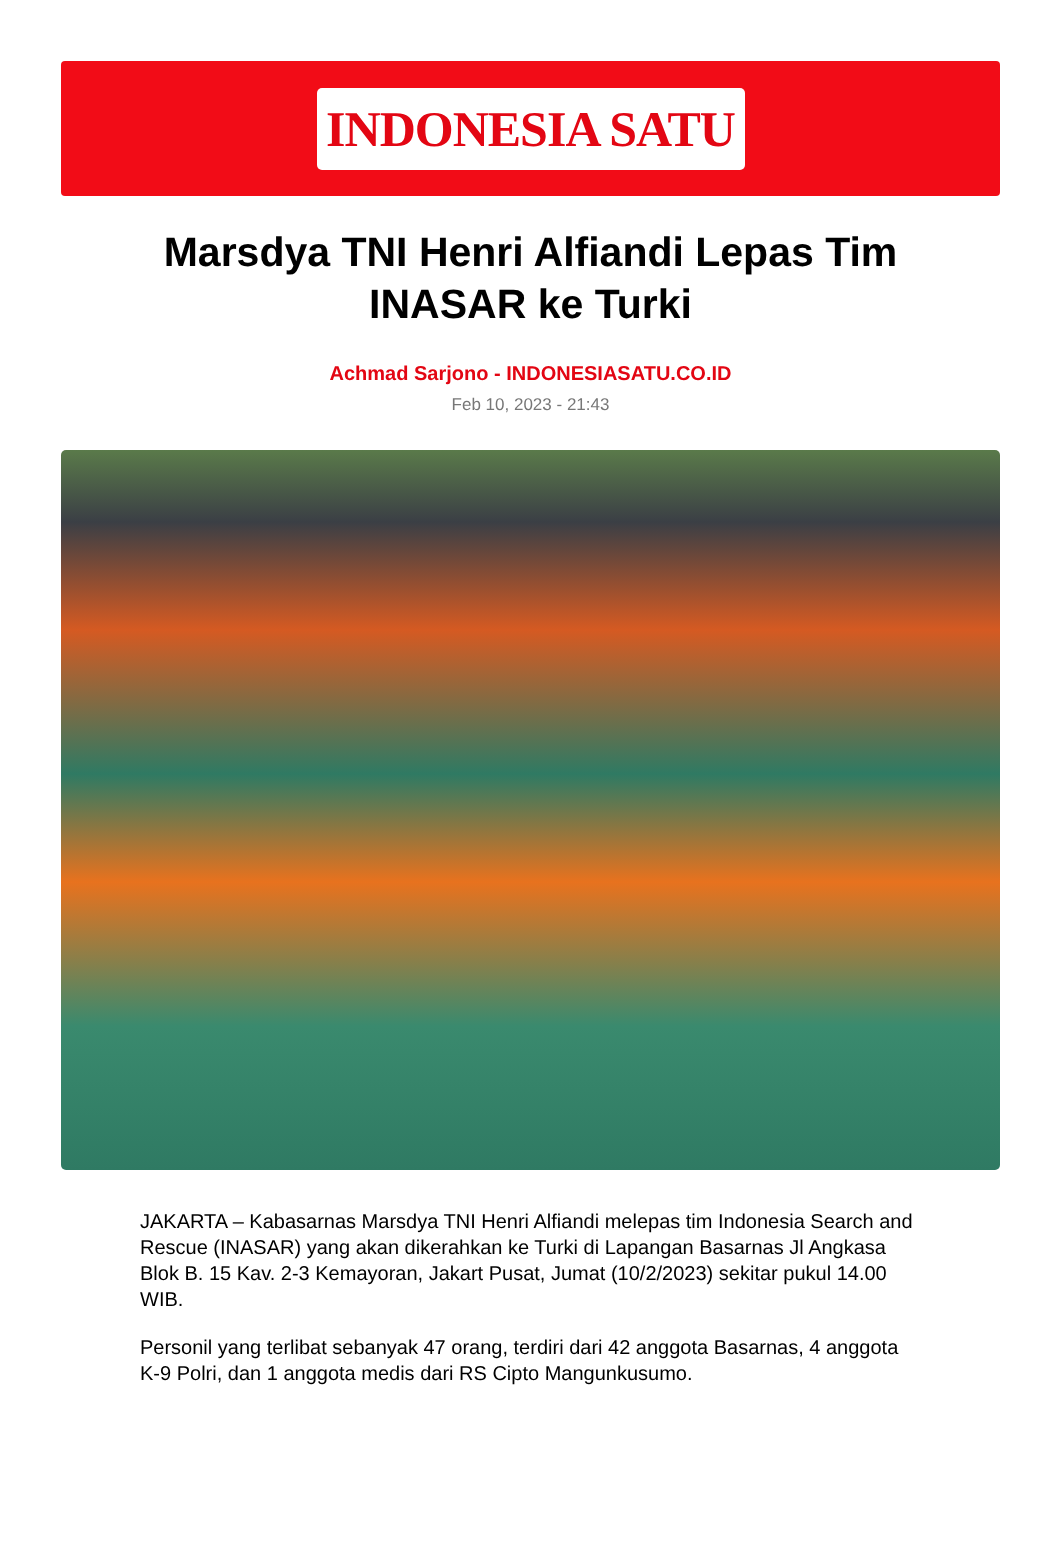INDONESIA SATU
Marsdya TNI Henri Alfiandi Lepas Tim INASAR ke Turki
Achmad Sarjono - INDONESIASATU.CO.ID
Feb 10, 2023 - 21:43
JAKARTA – Kabasarnas Marsdya TNI Henri Alfiandi melepas tim Indonesia Search and Rescue (INASAR) yang akan dikerahkan ke Turki di Lapangan Basarnas Jl Angkasa Blok B. 15 Kav. 2-3 Kemayoran, Jakart Pusat, Jumat (10/2/2023) sekitar pukul 14.00 WIB.
Personil yang terlibat sebanyak 47 orang, terdiri dari 42 anggota Basarnas, 4 anggota K-9 Polri, dan 1 anggota medis dari RS Cipto Mangunkusumo.